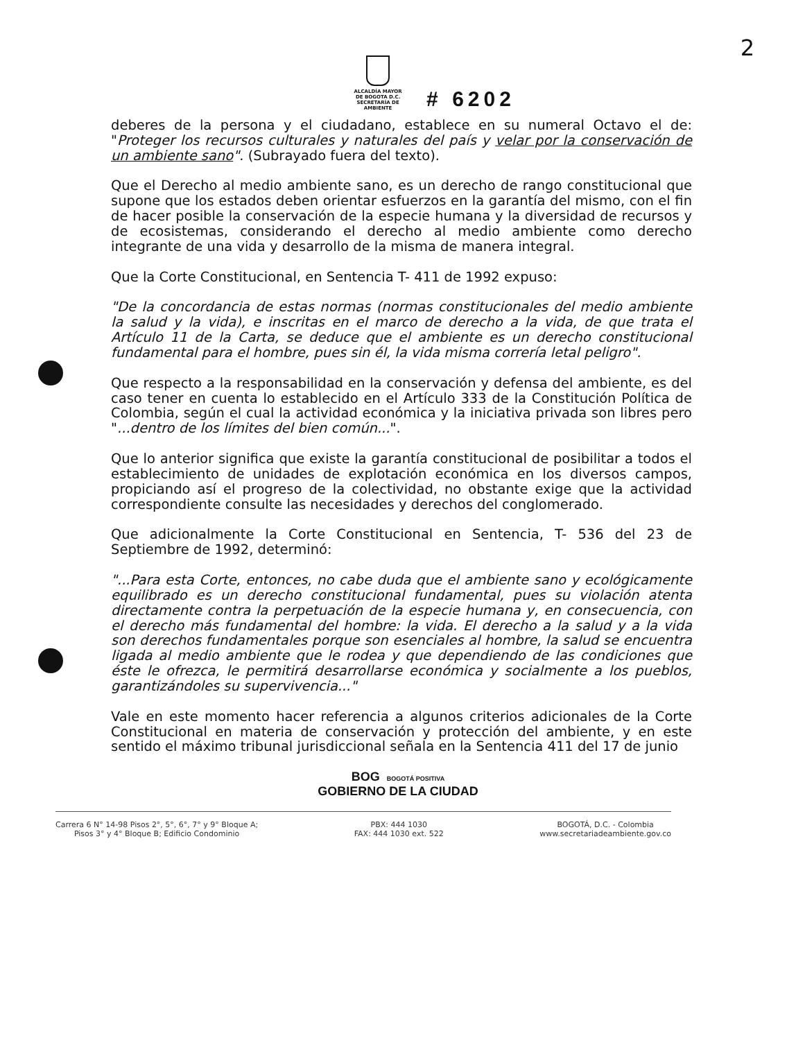2
ALCALDÍA MAYOR
DE BOGOTA D.C.
SECRETARÍA DE AMBIENTE
# 6202
deberes de la persona y el ciudadano, establece en su numeral Octavo el de: "Proteger los recursos culturales y naturales del país y velar por la conservación de un ambiente sano". (Subrayado fuera del texto).
Que el Derecho al medio ambiente sano, es un derecho de rango constitucional que supone que los estados deben orientar esfuerzos en la garantía del mismo, con el fin de hacer posible la conservación de la especie humana y la diversidad de recursos y de ecosistemas, considerando el derecho al medio ambiente como derecho integrante de una vida y desarrollo de la misma de manera integral.
Que la Corte Constitucional, en Sentencia T- 411 de 1992 expuso:
"De la concordancia de estas normas (normas constitucionales del medio ambiente la salud y la vida), e inscritas en el marco de derecho a la vida, de que trata el Artículo 11 de la Carta, se deduce que el ambiente es un derecho constitucional fundamental para el hombre, pues sin él, la vida misma correría letal peligro".
Que respecto a la responsabilidad en la conservación y defensa del ambiente, es del caso tener en cuenta lo establecido en el Artículo 333 de la Constitución Política de Colombia, según el cual la actividad económica y la iniciativa privada son libres pero "...dentro de los límites del bien común...".
Que lo anterior significa que existe la garantía constitucional de posibilitar a todos el establecimiento de unidades de explotación económica en los diversos campos, propiciando así el progreso de la colectividad, no obstante exige que la actividad correspondiente consulte las necesidades y derechos del conglomerado.
Que adicionalmente la Corte Constitucional en Sentencia, T- 536 del 23 de Septiembre de 1992, determinó:
"...Para esta Corte, entonces, no cabe duda que el ambiente sano y ecológicamente equilibrado es un derecho constitucional fundamental, pues su violación atenta directamente contra la perpetuación de la especie humana y, en consecuencia, con el derecho más fundamental del hombre: la vida. El derecho a la salud y a la vida son derechos fundamentales porque son esenciales al hombre, la salud se encuentra ligada al medio ambiente que le rodea y que dependiendo de las condiciones que éste le ofrezca, le permitirá desarrollarse económica y socialmente a los pueblos, garantizándoles su supervivencia..."
Vale en este momento hacer referencia a algunos criterios adicionales de la Corte Constitucional en materia de conservación y protección del ambiente, y en este sentido el máximo tribunal jurisdiccional señala en la Sentencia 411 del 17 de junio
BOG BOGOTÁ POSITIVA
GOBIERNO DE LA CIUDAD
Carrera 6 N° 14-98 Pisos 2°, 5°, 6°, 7° y 9° Bloque A;
Pisos 3° y 4° Bloque B; Edificio Condominio
PBX: 444 1030
FAX: 444 1030 ext. 522
BOGOTÁ, D.C. - Colombia
www.secretariadeambiente.gov.co